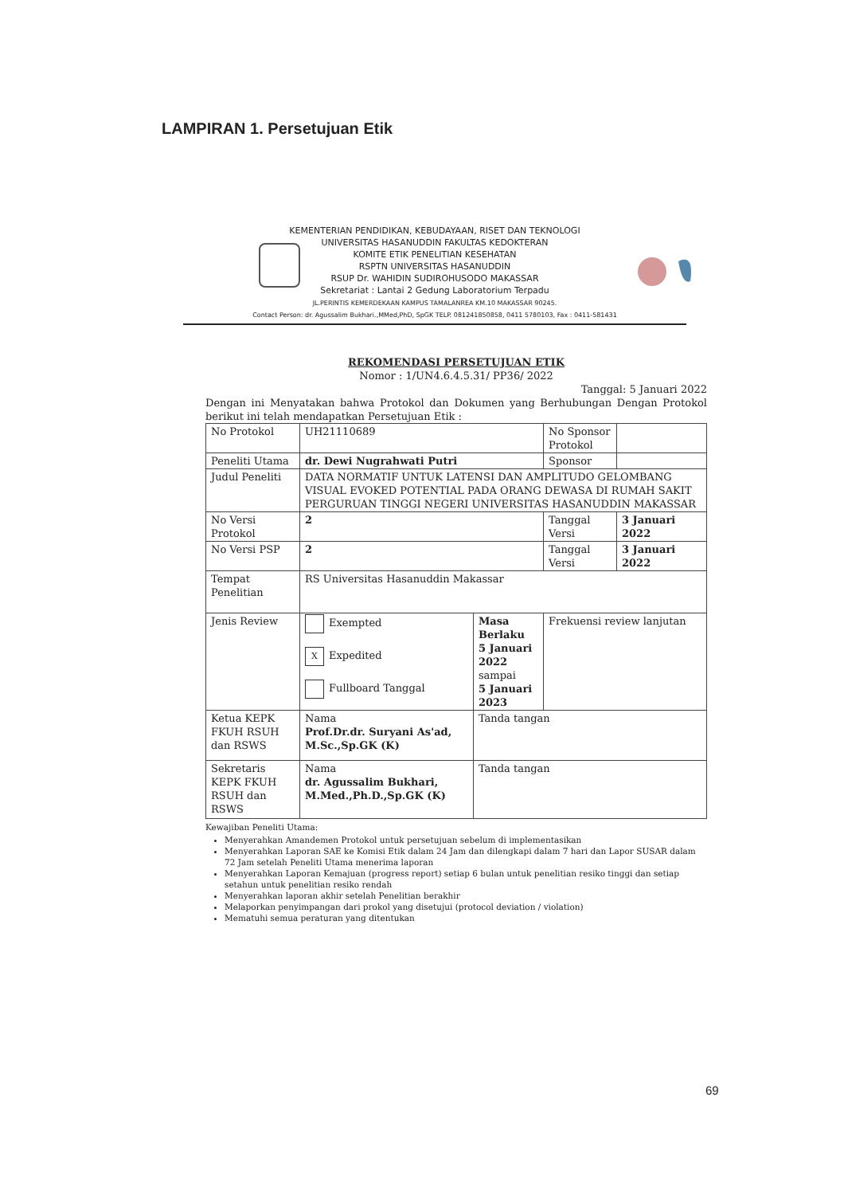LAMPIRAN 1. Persetujuan Etik
KEMENTERIAN PENDIDIKAN, KEBUDAYAAN, RISET DAN TEKNOLOGI
UNIVERSITAS HASANUDDIN FAKULTAS KEDOKTERAN
KOMITE ETIK PENELITIAN KESEHATAN
RSPTN UNIVERSITAS HASANUDDIN
RSUP Dr. WAHIDIN SUDIROHUSODO MAKASSAR
Sekretariat : Lantai 2 Gedung Laboratorium Terpadu
JL.PERINTIS KEMERDEKAAN KAMPUS TAMALANREA KM.10 MAKASSAR 90245.
Contact Person: dr. Agussalim Bukhari.,MMed,PhD, SpGK TELP. 081241850858, 0411 5780103, Fax : 0411-581431
REKOMENDASI PERSETUJUAN ETIK
Nomor : 1/UN4.6.4.5.31/ PP36/ 2022
Tanggal: 5 Januari 2022
Dengan ini Menyatakan bahwa Protokol dan Dokumen yang Berhubungan Dengan Protokol berikut ini telah mendapatkan Persetujuan Etik :
| No Protokol | UH21110689 | | No Sponsor Protokol | |
| Peneliti Utama | dr. Dewi Nugrahwati Putri | | Sponsor | |
| Judul Peneliti | DATA NORMATIF UNTUK LATENSI DAN AMPLITUDO GELOMBANG VISUAL EVOKED POTENTIAL PADA ORANG DEWASA DI RUMAH SAKIT PERGURUAN TINGGI NEGERI UNIVERSITAS HASANUDDIN MAKASSAR | | | |
| No Versi Protokol | 2 | | Tanggal Versi | 3 Januari 2022 |
| No Versi PSP | 2 | | Tanggal Versi | 3 Januari 2022 |
| Tempat Penelitian | RS Universitas Hasanuddin Makassar | | | |
| Jenis Review | Exempted X Expedited Fullboard Tanggal | Masa Berlaku 5 Januari 2022 sampai 5 Januari 2023 | Frekuensi review lanjutan | |
| Ketua KEPK FKUH RSUH dan RSWS | Nama Prof.Dr.dr. Suryani As'ad, M.Sc.,Sp.GK (K) | Tanda tangan | | |
| Sekretaris KEPK FKUH RSUH dan RSWS | Nama dr. Agussalim Bukhari, M.Med.,Ph.D.,Sp.GK (K) | Tanda tangan | | |
Kewajiban Peneliti Utama:
Menyerahkan Amandemen Protokol untuk persetujuan sebelum di implementasikan
Menyerahkan Laporan SAE ke Komisi Etik dalam 24 Jam dan dilengkapi dalam 7 hari dan Lapor SUSAR dalam 72 Jam setelah Peneliti Utama menerima laporan
Menyerahkan Laporan Kemajuan (progress report) setiap 6 bulan untuk penelitian resiko tinggi dan setiap setahun untuk penelitian resiko rendah
Menyerahkan laporan akhir setelah Penelitian berakhir
Melaporkan penyimpangan dari prokol yang disetujui (protocol deviation / violation)
Mematuhi semua peraturan yang ditentukan
69